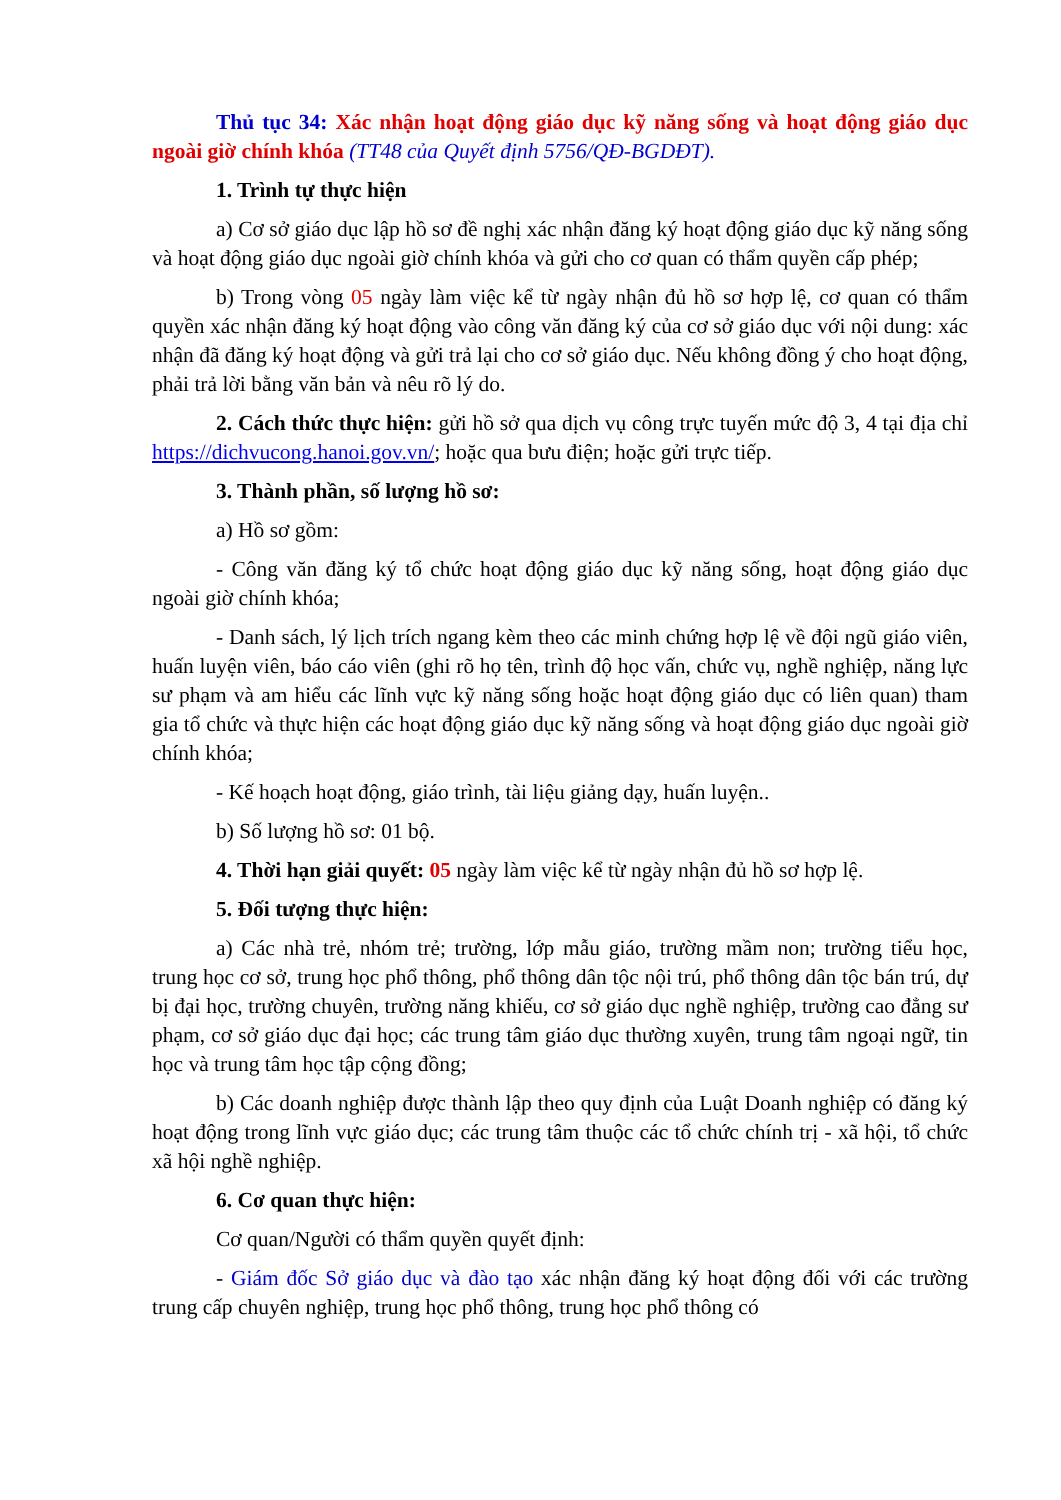Thủ tục 34: Xác nhận hoạt động giáo dục kỹ năng sống và hoạt động giáo dục ngoài giờ chính khóa (TT48 của Quyết định 5756/QĐ-BGDĐT).
1. Trình tự thực hiện
a) Cơ sở giáo dục lập hồ sơ đề nghị xác nhận đăng ký hoạt động giáo dục kỹ năng sống và hoạt động giáo dục ngoài giờ chính khóa và gửi cho cơ quan có thẩm quyền cấp phép;
b) Trong vòng 05 ngày làm việc kể từ ngày nhận đủ hồ sơ hợp lệ, cơ quan có thẩm quyền xác nhận đăng ký hoạt động vào công văn đăng ký của cơ sở giáo dục với nội dung: xác nhận đã đăng ký hoạt động và gửi trả lại cho cơ sở giáo dục. Nếu không đồng ý cho hoạt động, phải trả lời bằng văn bản và nêu rõ lý do.
2. Cách thức thực hiện: gửi hồ sở qua dịch vụ công trực tuyến mức độ 3, 4 tại địa chỉ https://dichvucong.hanoi.gov.vn/; hoặc qua bưu điện; hoặc gửi trực tiếp.
3. Thành phần, số lượng hồ sơ:
a) Hồ sơ gồm:
- Công văn đăng ký tổ chức hoạt động giáo dục kỹ năng sống, hoạt động giáo dục ngoài giờ chính khóa;
- Danh sách, lý lịch trích ngang kèm theo các minh chứng hợp lệ về đội ngũ giáo viên, huấn luyện viên, báo cáo viên (ghi rõ họ tên, trình độ học vấn, chức vụ, nghề nghiệp, năng lực sư phạm và am hiểu các lĩnh vực kỹ năng sống hoặc hoạt động giáo dục có liên quan) tham gia tổ chức và thực hiện các hoạt động giáo dục kỹ năng sống và hoạt động giáo dục ngoài giờ chính khóa;
- Kế hoạch hoạt động, giáo trình, tài liệu giảng dạy, huấn luyện..
b) Số lượng hồ sơ: 01 bộ.
4. Thời hạn giải quyết: 05 ngày làm việc kể từ ngày nhận đủ hồ sơ hợp lệ.
5. Đối tượng thực hiện:
a) Các nhà trẻ, nhóm trẻ; trường, lớp mẫu giáo, trường mầm non; trường tiểu học, trung học cơ sở, trung học phổ thông, phổ thông dân tộc nội trú, phổ thông dân tộc bán trú, dự bị đại học, trường chuyên, trường năng khiếu, cơ sở giáo dục nghề nghiệp, trường cao đẳng sư phạm, cơ sở giáo dục đại học; các trung tâm giáo dục thường xuyên, trung tâm ngoại ngữ, tin học và trung tâm học tập cộng đồng;
b) Các doanh nghiệp được thành lập theo quy định của Luật Doanh nghiệp có đăng ký hoạt động trong lĩnh vực giáo dục; các trung tâm thuộc các tổ chức chính trị - xã hội, tổ chức xã hội nghề nghiệp.
6. Cơ quan thực hiện:
Cơ quan/Người có thẩm quyền quyết định:
- Giám đốc Sở giáo dục và đào tạo xác nhận đăng ký hoạt động đối với các trường trung cấp chuyên nghiệp, trung học phổ thông, trung học phổ thông có